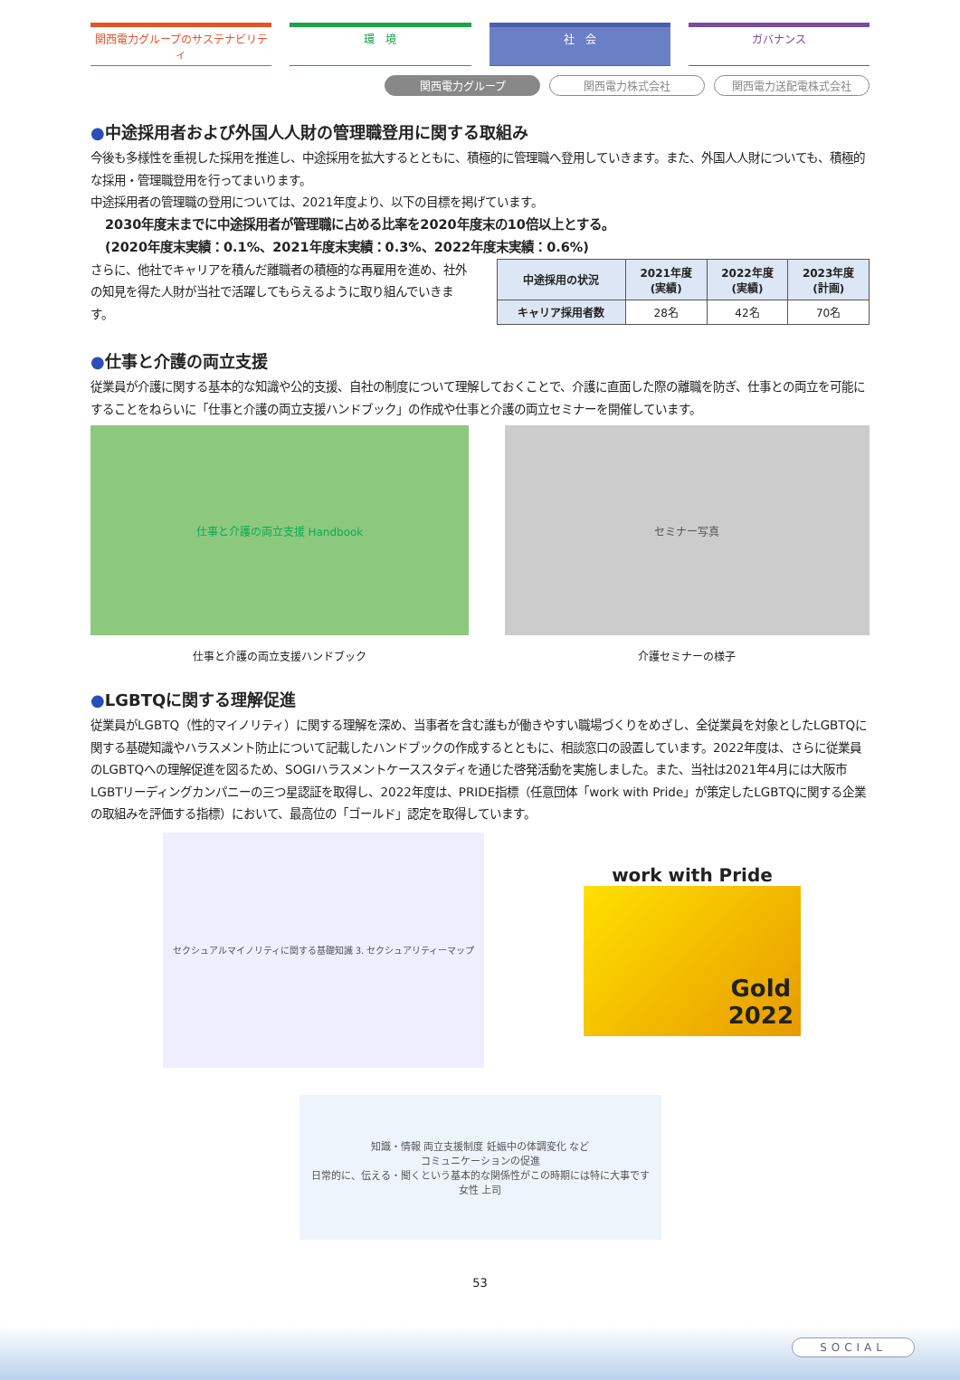関西電力グループのサステナビリティ 環　境 社　会 ガバナンス
関西電力グループ 関西電力株式会社 関西電力送配電株式会社
●中途採用者および外国人人財の管理職登用に関する取組み
今後も多様性を重視した採用を推進し、中途採用を拡大するとともに、積極的に管理職へ登用していきます。また、外国人人財についても、積極的な採用・管理職登用を行ってまいります。
中途採用者の管理職の登用については、2021年度より、以下の目標を掲げています。
2030年度末までに中途採用者が管理職に占める比率を2020年度末の10倍以上とする。
(2020年度末実績：0.1%、2021年度末実績：0.3%、2022年度末実績：0.6%)
さらに、他社でキャリアを積んだ離職者の積極的な再雇用を進め、社外の知見を得た人財が当社で活躍してもらえるように取り組んでいきます。
| 中途採用の状況 | 2021年度 (実績) | 2022年度 (実績) | 2023年度 (計画) |
| --- | --- | --- | --- |
| キャリア採用者数 | 28名 | 42名 | 70名 |
●仕事と介護の両立支援
従業員が介護に関する基本的な知識や公的支援、自社の制度について理解しておくことで、介護に直面した際の離職を防ぎ、仕事との両立を可能にすることをねらいに「仕事と介護の両立支援ハンドブック」の作成や仕事と介護の両立セミナーを開催しています。
仕事と介護の両立支援 Handbook
仕事と介護の両立支援ハンドブック
セミナー写真
介護セミナーの様子
●LGBTQに関する理解促進
従業員がLGBTQ（性的マイノリティ）に関する理解を深め、当事者を含む誰もが働きやすい職場づくりをめざし、全従業員を対象としたLGBTQに関する基礎知識やハラスメント防止について記載したハンドブックの作成するとともに、相談窓口の設置しています。2022年度は、さらに従業員のLGBTQへの理解促進を図るため、SOGIハラスメントケーススタディを通じた啓発活動を実施しました。また、当社は2021年4月には大阪市LGBTリーディングカンパニーの三つ星認証を取得し、2022年度は、PRIDE指標（任意団体「work with Pride」が策定したLGBTQに関する企業の取組みを評価する指標）において、最高位の「ゴールド」認定を取得しています。
セクシュアルマイノリティに関する基礎知識 3. セクシュアリティーマップ
work with Pride
Gold
2022
知識・情報 両立支援制度 妊娠中の体調変化 など
コミュニケーションの促進
日常的に、伝える・聞くという基本的な関係性がこの時期には特に大事です
女性 上司
53
SOCIAL